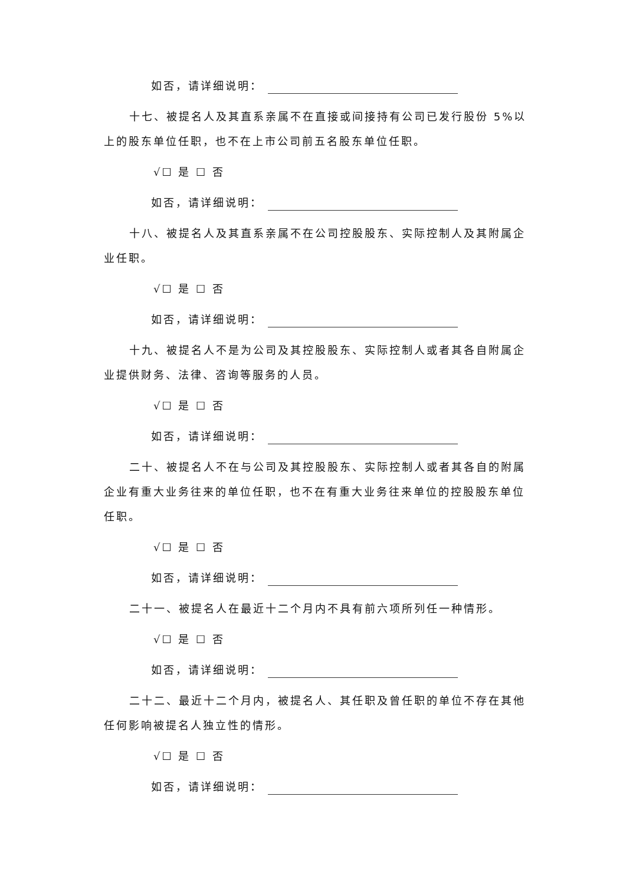如否，请详细说明：
十七、被提名人及其直系亲属不在直接或间接持有公司已发行股份 5%以上的股东单位任职，也不在上市公司前五名股东单位任职。
√☐ 是 ☐ 否
如否，请详细说明：
十八、被提名人及其直系亲属不在公司控股股东、实际控制人及其附属企业任职。
√☐ 是 ☐ 否
如否，请详细说明：
十九、被提名人不是为公司及其控股股东、实际控制人或者其各自附属企业提供财务、法律、咨询等服务的人员。
√☐ 是 ☐ 否
如否，请详细说明：
二十、被提名人不在与公司及其控股股东、实际控制人或者其各自的附属企业有重大业务往来的单位任职，也不在有重大业务往来单位的控股股东单位任职。
√☐ 是 ☐ 否
如否，请详细说明：
二十一、被提名人在最近十二个月内不具有前六项所列任一种情形。
√☐ 是 ☐ 否
如否，请详细说明：
二十二、最近十二个月内，被提名人、其任职及曾任职的单位不存在其他任何影响被提名人独立性的情形。
√☐ 是 ☐ 否
如否，请详细说明：